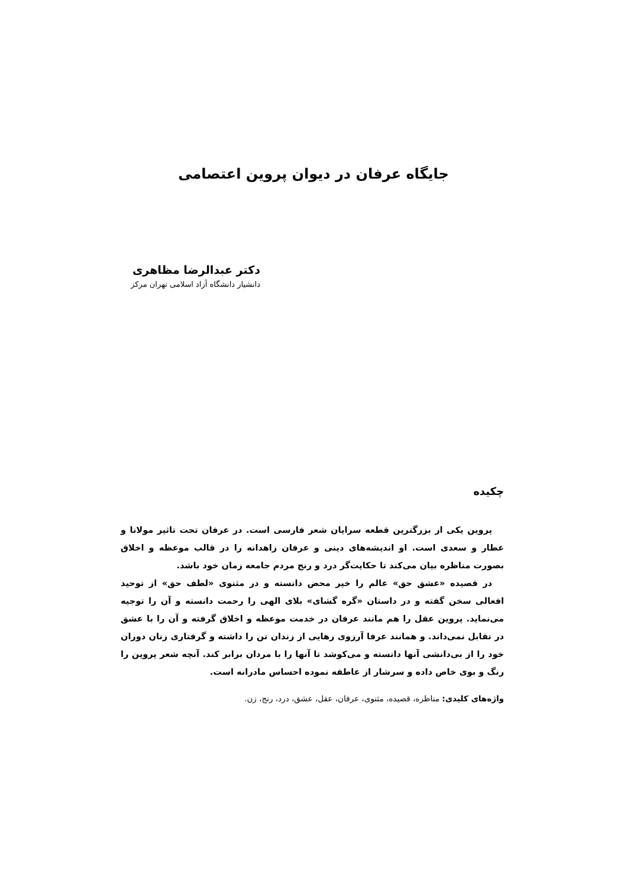جایگاه عرفان در دیوان پروین اعتصامی
دکتر عبدالرضا مظاهری
دانشیار دانشگاه آزاد اسلامی تهران مرکز
چکیده
پروین یکی از بزرگترین قطعه سرایان شعر فارسی است. در عرفان تحت تاثیر مولانا و عطار و سعدی است. او اندیشه‌های دینی و عرفان زاهدانه را در قالب موعظه و اخلاق بصورت مناظره بیان می‌کند تا حکایت‌گر درد و رنج مردم جامعه زمان خود باشد.
در قصیده «عشق حق» عالم را خیر محض دانسته و در مثنوی «لطف حق» از توحید افعالی سخن گفته و در داستان «گره گشای» بلای الهی را رحمت دانسته و آن را توجیه می‌نماید. پروین عقل را هم مانند عرفان در خدمت موعظه و اخلاق گرفته و آن را با عشق در تقابل نمی‌داند. و همانند عرفا آرزوی رهایی از زندان تن را داشته و گرفتاری زنان دوران خود را از بی‌دانشی آنها دانسته و می‌کوشد تا آنها را با مردان برابر کند. آنچه شعر پروین را رنگ و بوی خاص داده و سرشار از عاطفه نموده احساس مادرانه است.
واژه‌های کلیدی: مناظره، قصیده، مثنوی، عرفان، عقل، عشق، درد، رنج، زن.